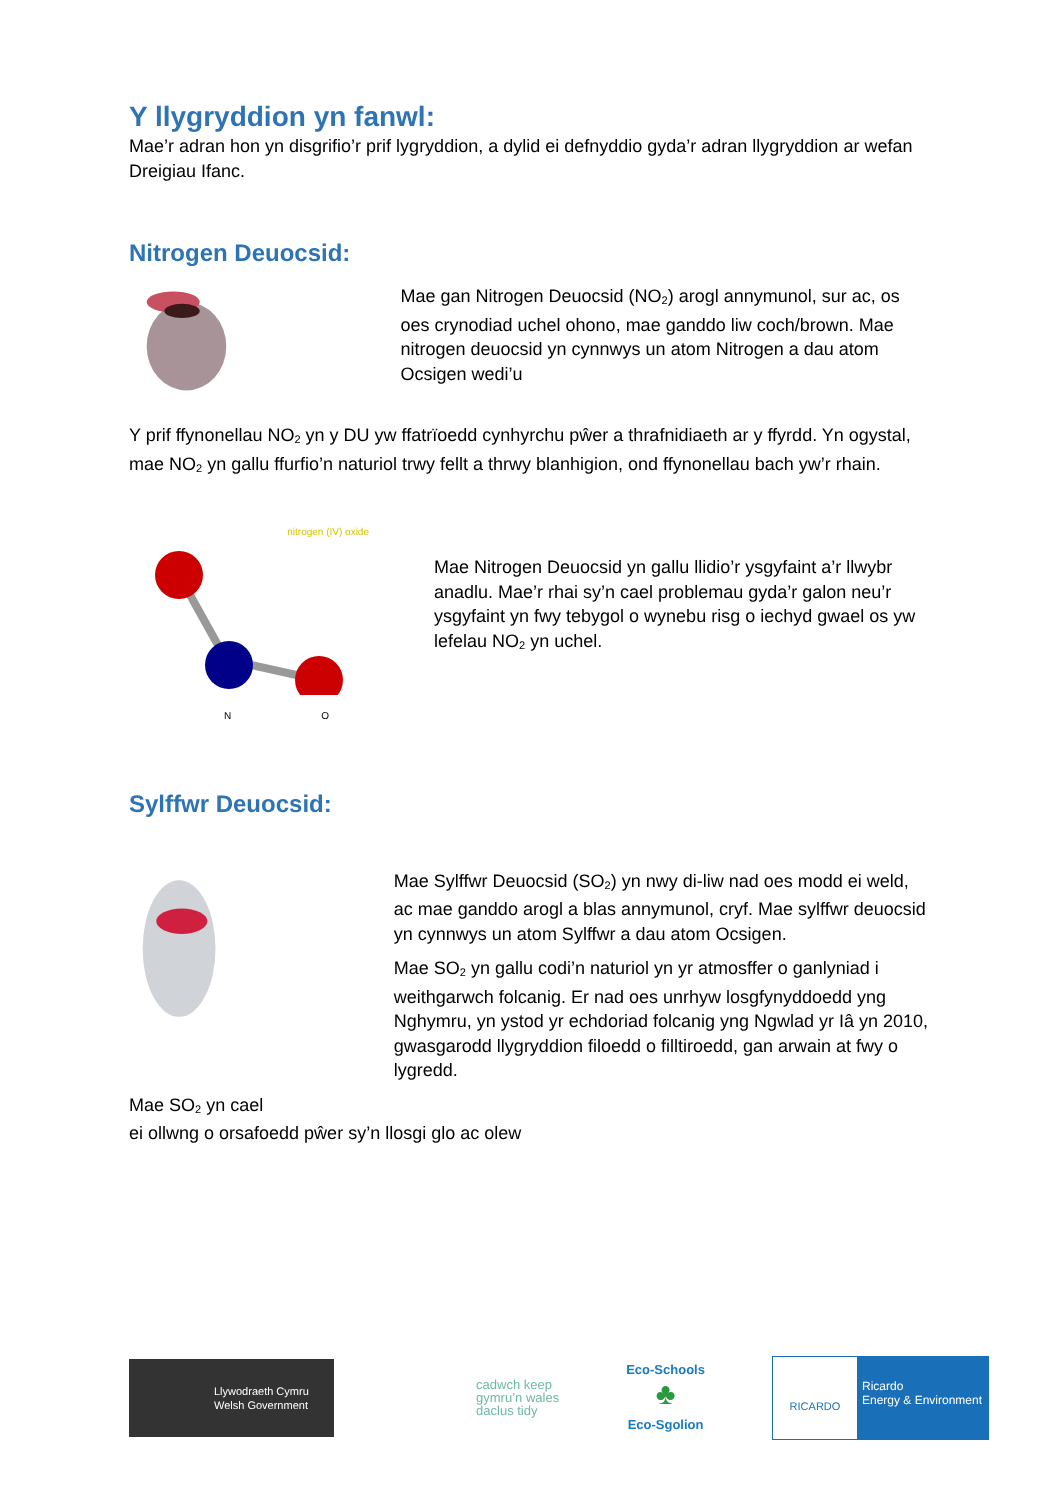Y llygryddion yn fanwl:
Mae’r adran hon yn disgrifio’r prif lygryddion, a dylid ei defnyddio gyda’r adran llygryddion ar wefan Dreigiau Ifanc.
Nitrogen Deuocsid:
Mae gan Nitrogen Deuocsid (NO<sub>2</sub>) arogl annymunol, sur ac, os oes crynodiad uchel ohono, mae ganddo liw coch/brown. Mae nitrogen deuocsid yn cynnwys un atom Nitrogen a dau atom Ocsigen wedi’u
Y prif ffynonellau NO<sub>2</sub> yn y DU yw ffatrïoedd cynhyrchu pŵer a thrafnidiaeth ar y ffyrdd. Yn ogystal, mae NO<sub>2</sub> yn gallu ffurfio’n naturiol trwy fellt a thrwy blanhigion, ond ffynonellau bach yw’r rhain.
nitrogen (IV) oxide
N O
Mae Nitrogen Deuocsid yn gallu llidio’r ysgyfaint a’r llwybr anadlu. Mae’r rhai sy’n cael problemau gyda’r galon neu’r ysgyfaint yn fwy tebygol o wynebu risg o iechyd gwael os yw lefelau NO<sub>2</sub> yn uchel.
Sylffwr Deuocsid:
Mae Sylffwr Deuocsid (SO<sub>2</sub>) yn nwy di-liw nad oes modd ei weld, ac mae ganddo arogl a blas annymunol, cryf. Mae sylffwr deuocsid yn cynnwys un atom Sylffwr a dau atom Ocsigen.
Mae SO<sub>2</sub> yn gallu codi’n naturiol yn yr atmosffer o ganlyniad i weithgarwch folcanig. Er nad oes unrhyw losgfynyddoedd yng Nghymru, yn ystod yr echdoriad folcanig yng Ngwlad yr Iâ yn 2010, gwasgarodd llygryddion filoedd o filltiroedd, gan arwain at fwy o lygredd.
Mae SO<sub>2</sub> yn cael
ei ollwng o orsafoedd pŵer sy’n llosgi glo ac olew
Llywodraeth Cymru
Welsh Government
cadwch keep
gymru’n wales
daclus tidy
Eco-Schools
♣
Eco-Sgolion
RICARDO
Ricardo
Energy & Environment